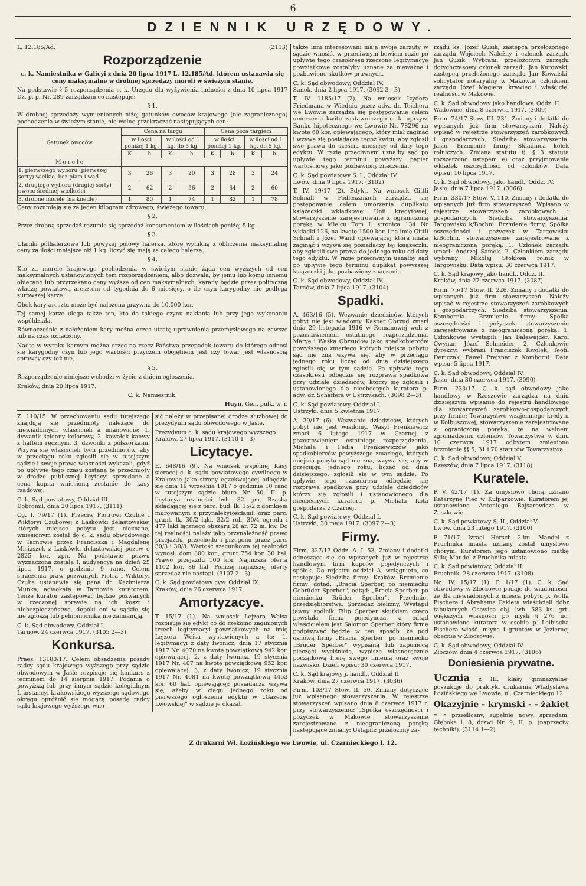6
DZIENNIK URZĘDOWY.
L. 12.185/Ad. (2113)
Rozporządzenie
c. k. Namiestnika w Galicyi z dnia 20 lipca 1917 L. 12.185/Ad. którem ustanawia się ceny maksymalne w drobnej sprzedaży moreli w świeżym stanie.
Na podstawie § 5 rozporządzenia c. k. Urzędu dla wyżywienia ludności z dnia 10 lipca 1917 Dz. p. p. Nr. 289 zarządzam co następuje:
§ 1.
W drobnej sprzedaży wymienionych niżej gatunków owoców krajowego (nie zagranicznego) pochodzenia w świeżym stanie, nie wolno przekraczać następujących cen:
| Gatunek owoców | Cena na targu | | | | Cena poza targiem | | | |
| --- | --- | --- | --- | --- | --- | --- | --- | --- |
| | w ilości poniżej 1 kg. | | w ilości od 1 kg. do 5 kg. | | w ilości poniżej 1 kg. | | w ilości od 1 kg. do 5 kg. | |
| | K | h | K | h | K | h | K | h |
| M o r e l e | | | | | | | | |
| 1. pierwszego wyboru (pierwszej sorty) wielkie, bez plam i wad | 3 | 26 | 3 | 20 | 3 | 28 | 3 | 24 |
| 2. drugiego wyboru (drugiej sorty) owoce średniej wielkości | 2 | 62 | 2 | 56 | 2 | 64 | 2 | 60 |
| 3. drobne morele (na knedle) | 1 | 80 | 1 | 74 | 1 | 82 | 1 | 78 |
Ceny rozumieją się za jeden kilogram zdrowego, świeżego towaru.
§ 2.
Przez drobną sprzedaż rozumie się sprzedaż konsumentom w ilościach poniżej 5 kg.
§ 3.
Ułamki półhalerzowe lub powyżej połowy halerza, które wynikną z obliczenia maksymalnej ceny za ilości mniejsze niż 1 kg. liczyć się mają za całego halerza.
§ 4.
Kto za morele krajowego pochodzenia w świeżym stanie żąda cen wyższych od cen maksymalnych ustanowionych tem rozporządzeniem, albo dozwala, by jemu lub komu innemu obiecano lub przyrzekano ceny wyższe od cen maksymalnych, karany będzie przez polityczną władzę powiatową aresztem od tygodnia do 6 miesięcy, o ile czyn karygodny nie podlega surowszej karze.
Obok kary aresztu może być nałożona grzywna do 10.000 kor.
Tej samej karze ulega także ten, kto do takiego czynu nakłania lub przy jego wykonaniu współdziała.
Równocześnie z nałożeniem kary można orzec utratę uprawnienia przemysłowego na zawsze lub na czas oznaczony.
Nadto w wyroku karnym można orzec na rzecz Państwa przepadek towaru do którego odnosi się karygodny czyn lub jego wartości przyczem obojętnem jest czy towar jest własnością sprawcy czy też nie.
§ 5.
Rozporządzenie niniejsze wchodzi w życie z dniem ogłoszenia.
Kraków, dnia 20 lipca 1917.
C. k. Namiestnik:
Huyn, Gen. pułk. w. r.
Z. 110/15. W przechowaniu sądu tutejszego znajdują się przedmioty należące do niewiadomych właścicieli a mianowicie: 1. dywanik ścienny kolorowy, 2. kawałek kanwy z haftem ręcznym, 3. dzwonki z półszorkami. Wzywa się właścicieli tych przedmiotów, aby w przeciągu roku zgłosili się w tutejszym sądzie i swoje prawo własności wykazali, gdyż po upływie tego czasu zostaną te przedmioty w drodze publicznej licytacyi sprzedane a cena kupna wniesioną zostanie do kasy rządowej.
C. k. Sąd powiatowy, Oddział III.
Dobromil, dnia 20 lipca 1917. (3111)
Cg. I. 79/17 (1). Przeciw Piotrowi Czubie i Wiktoryi Czubowej z Laskówki delastowskiej których miejsce pobytu jest nieznane, wniesionym został do c. k. sądu obwodowego w Tarnowie przez Franciszka i Magdalenę Misiaszek z Laskówki delastowskiej pozew o 2825 kor. zpn. Na podstawie pozwu wyznaczona została I. audyencya na dzień 25 lipca 1917, o godzinie 9 rano. Celem strzeżenia praw pozwanych Piotra i Wiktoryi Czuba ustanawia się pana dr. Kazimierza Munka, adwokata w Tarnowie kuratorem. Tenże kurator zastępować będzie pozwanych w rzeczonej sprawie na ich koszt i niebezpieczeństwo, dopóki oni w sądzie się nie zgłoszą lub pełnomocnika nie zamianują.
C. k. Sąd obwodowy, Oddział I.
Tarnów, 24 czerwca 1917. (3105 2—3)
Konkursa.
Praes. 13180/17. Celem obsadzenia posady radcy sądu krajowego wyższego przy sądzie obwodowym w Jaśle rozpisuje się konkurs z terminem do 14 sierpnia 1917. Podania o powyższą lub przy innym sądzie kolegialnym I. instancyi krakowskiego wyższego sądowego okręgu opróżnić się mogącą posadę radcy sądu krajowego wyższego wno-
sić należy w przepisanej drodze służbowej do prezydyum sądu obwodowego w Jaśle.
Prezydyum c. k. sądu krajowego wyższego
Kraków, 27 lipca 1917. (3110 1—3)
Licytacye.
E. 648/16 (9). Na wniosek wspólnej Kasy sierocej c. k. sądu powiatowego cywilnego w Krakowie jako strony egzekwującej odbędzie się dnia 19 września 1917 o godzinie 10 rano w tutejszym sądzie biuro Nr. 50, II. p. licytacya realności lwh. 32 gm. Rząska składającej się z parc. bud. lk. 15/2 z domkiem murowanym z przynależytościami, oraz parc. grunt. lk. 30/2 łąki, 32/2 roli, 30/4 ogrodu i 477 łąki łącznego obszaru 28 ar. 72 m. kw. Do tej realności należy jako przynależność prawo przejazdu, przechodu i przegonu przez parc. 30/3 i 30/8. Wartość szacunkowa tej realności wynosi: dom 800 kor., grunt 754 kor. 30 hal. Prawo przejazdu 100 kor. Najniższa oferta 1102 kor. 86 hal. Poniżej najniższej oferty sprzedaż nie nastąpi. (3107 2—3)
C. k. Sąd powiatowy cyw. Oddział IX.
Kraków, dnia 26 czerwca 1917.
Amortyzacye.
T. 15/17 (1). Na wniosek Lejzora Weisa rozpisuje się edykt co do rzekomo zaginionych trzech legitymacyi powziątkowych na imię Lejzora Weisa wystawionych a to: 1. legitymacyi z daty Iwonicz, dnia 17 stycznia 1917 Nr. 4070 na kwotę powziątkową 942 kor. opiewającej, 2. z daty Iwonicz, 19 stycznia 1917 Nr. 407 na kwotę powziątkową 952 kor. opiewającej, 3. z daty Iwonicz, 19 stycznia 1917 Nr. 4081 na kwotę powziątkową 4453 kor. 60 hal. opiewającej: posiadacza wzywa się, ażeby w ciągu jednego roku od pierwszego ogłoszenia edyktu w „Gazecie Lwowskiej" w sądzie je okazał,
także inni interesowani mają swoje zarzuty w sądzie wnosić, w przeciwnym bowiem razie po upływie tego czasokresu rzeczone legitymacye powziątkowe zostałyby uznane za nieważne i pozbawione skutków prawnych.
C. k. Sąd obwodowy, Oddział IV.
Sanok, dnia 2 lipca 1917. (3092 3—3)
T. IV. 1185/17 (2). Na wniosek Izydora Friedmana w Wiedniu przez adw. dr. Teichera we Lwowie zarządza się postępowanie celem umorzenia kwitu zastawniczego c. k. uprzyw. Banku hipotecznego we Lwowie Nr. 78296 na kwotę 60 kor. opiewającego, który miał zaginąć i wzywa się posiadacza tegoż kwitu, aby zgłosił swe prawa do sześciu miesięcy od daty tego edyktu. W razie przeciwnym uznałby sąd po upływie tego terminu powyższy papier wartościowy jako pozbawiony znaczenia.
C. k. Sąd powiatowy S. I., Oddział IV.
Lwów, dnia 9 lipca 1917. (3102)
T. IV. 19/17 (2). Edykt. Na wniosek Gittli Schnall w Podleszanach zarządza się postępowanie celem umorzenia duplikatu książeczki wkładkowej Unii kredytowej, stowarzyszenie zarejestrowane z ograniczoną poręką w Mielcu Tom I. stronica 134 Nr wkładki 126, na kwotę 1500 kor. i na imię Gittli Schnall i Józef Wand opiewającej która miała zaginąć i wzywa się posiadaczy tej książeczki, aby zgłosili swe prawa do jednego roku od daty tego edyktu. W razie przeciwnym uznałby sąd po upływie tego terminu duplikat powyższej książeczki jako pozbawiony znaczenia.
C. k. Sąd obwodowy, Oddział IV.
Tarnów, dnia 7 lipca 1917. (3104)
Spadki.
A. 463/16 (5). Wezwanie dziedziców, których pobyt nie jest wiadomy. Kasper Obrzud zmarł dnia 29 listopada 1916 w Romanowej woli z pozostawieniem ostatniego rozporządzenia. Maryę i Waśka Obrzudów jako spadkobierców powyższego zmarłego których miejsca pobytu sąd nie zna wzywa się, aby w przeciągu jednego roku licząc od dnia dzisiejszego zgłosili się w tym sądzie. Po upływie tego czasokresu odbędzie się rozprawa spadkowa przy udziale dziedziców, którzy się zgłosili i ustanowionego dla nieobecnych kuratora p. adw. dr. Schaffera w Ustrzykach. (3098 2—3)
C. k. Sąd powiatowy, Oddział I.
Ustrzyki, dnia 5 kwietnia 1917.
A. 39/17 (6). Wezwanie dziedziców, których pobyt nie jest wiadomy. Wasyl Frenkiewicz zmarł 6 lutego 1917 w Czarnej z pozostawieniem ostatniego rozporządzenia. Michała i Fedia Frenkiewiczów jako spadkobierców powyższego zmarłego, których miejsca pobytu sąd nie zna, wzywa się, aby w przeciągu jednego roku, licząc od dnia dzisiejszego, zgłosili się w tym sądzie. Po upływie tego czasokresu odbędzie się rozprawa spadkowa przy udziale dziedziców którzy się zgłosili i ustanowionego dla nieobecnych kuratora p. Michała Kota gospodarza z Czarnej.
C. k. Sąd powiatowy, Oddział I.
Ustrzyki, 30 maja 1917. (3097 2—3)
Firmy.
Firm. 327/17 Oddz. A. I. 53. Zmiany i dodatki odnoszące się do wpisanych już w rejestrze handlowym firm kupców pojedynczych i spółek. Do rejestru oddział A. wciągnięto, co następuje: Siedziba firmy: Kraków. Brzmienie firmy: dotąd: „Bracia Sperber, po niemiecku Gebrüder Sperber", odtąd: „Bracia Sperber, po niemiecku Brüder Sperber". Przedmiot przedsiębiorstwa: Sprzedaż bielizny. Wystąpił jawny spólnik Filip Sperber skutkiem czego powstała firma pojedyncza, a odtąd właścicielem jest Salomon Sperber który firmę podpisywać będzie w ten sposób, że pod osnową firmy „Bracia Sperber" po niemiecku „Brüder Sperber" wypisaną lub zapomocą pieczęci wyciśniętą, wypisze własnoręcznie początkową literę swego imienia oraz swoje nazwisko. Dzień wpisu: 30 czerwca 1917.
C. k. Sąd krajowy j. handl., Oddział II.
Kraków, dnia 27 czerwca 1917. (3036)
Firm. 103/17 Stow. II. 50. Zmiany dotyczące już wpisanego stowarzyszenia. W rejestrze stowarzyszeń wpisano dnia 8 czerwca 1917 r. przy stowarzyszeniu: „Spółka oszczędności i pożyczek w Makowie", stowarzyszenie zarejestrowane z nieograniczoną poręką następujące zmiany: Ustąpili: przełożony za-
rządu ks. Józef Guzik, zastępca przełożonego zarządu Wojciech Należny i członek zarządu Jan Guzik. Wybrani: przełożonym zarządu dotychczasowy członek zarządu Jan Kurowski, zastępcą przełożonego zarządu Jan Kowalski, solicytator notaryalny w Makowie, członkiem zarządu Józef Magiera, krawiec i właściciel realności w Makowie.
C. k. Sąd obwodowy jako handlowy, Oddz. II
Wadowice, dnia 8 czerwca 1917. (3009)
Firm. 74/17 Stow. III. 231. Zmiany i dodatki do wpisanych już firm stowarzyszeń. Należy wpisać w rejestrze stowarzyszeń zarobkowych i gospodarczych. Siedziba stowarzyszenia: Jasło. Brzmienie firmy: Składnica kółek rolniczych. Zmiana statutu tj. § 3 statuta rozszerzono ustępem e) oraz przyjmowanie wkładek oszczędności od członków. Data wpisu: 10 lipca 1917.
C. k. Sąd obwodowy, jako handl., Oddz. IV.
Jasło, dnia 7 lipca 1917. (3066)
Firm. 330/17 Stow. V. 110. Zmiany i dodatki do wpisanych już firm stowarzyszeń. Wpisano w rejestrze stowarzyszeń zarobkowych i gospodarczych. Siedziba stowarzyszenia: Targowisko k/Bochni. Brzmienie firmy: Spółka oszczędności i pożyczek w Targowisku k/Bochni, stowarzyszenie zarejestrowane z nieograniczoną poręką. 1. Członek zarządu umarł: Andrzej Samek. 2. Członkiem zarządu wybrany: Mikołaj Stokłosa rolnik w Targowisku. Data wpisu: 30 czerwca 1917.
C. k. Sąd krajowy jako handl., Oddz. II.
Kraków, dnia 27 czerwca 1917. (3087)
Firm. 75/17 Stow. II. 226. Zmiany i dodatki do wpisanych już firm stowarzyszeń. Należy wpisać w rejestrze stowarzyszeń zarobkowych i gospodarczych. Siedziba stowarzyszenia: Kombornia. Brzmienie firmy: Spółka oszczędności i pożyczek, stowarzyszenie zarejestrowane z nieograniczoną poręką. 1. Członkowie wystąpili: Jan Balawajder, Karol Cwynar, Józef Schneider, 2. Członkowie dyrekcyi wybrani Franciszek Kwolek, Teofil Demczak. Paweł Prejznar z Komborni. Data wpisu: 5 lipca 1917.
C. k. Sąd obwodowy, Oddział IV.
Jasło, dnia 30 czerwca 1917. (3090)
Firm. 233/17. C. k. sąd obwodowy jako handlowy w Rzeszowie zarządza na dniu dzisiejszym wpisanie do rejestru handlowego dla stowarzyszeń zarobkowo-gospodarczych przy firmie: Towarzystwo wzajemnego kredytu w Kolbuszowej, stowarzyszenie zarejestrowane z ograniczoną poręką, że na walnem zgromadzeniu członków Towarzystwa w dniu 10 czerwca 1917 odbytem zmieniono brzmienie §§ 5, 31 i 70 statutów Towarzystwa.
C. k. Sąd obwodowy, Oddział V.
Rzeszów, dnia 7 lipca 1917. (3118)
Kuratele.
P. V. 42/17 (1). Za umysłowo chorą uznano Katarzynę Piec w Kulparkowie. Kuratorem jej ustanowiono Antoniego Bajsarowicza w Zaszkowie.
C. k. Sąd powiatowy S. II., Oddział V.
Lwów, dnia 23 lutego 1917. (3100)
P 71/17. Izrael Hersch 2-im. Mandel z Pruchnika miasta uznany został umysłowo chorym. Kuratorem jego ustanowiono matkę Silkę Mandel z Pruchnika miasta.
C. k. Sąd powiatowy, Oddział II.
Pruchnik, 28 czerwca 1917. (3108)
Nc. IV. 15/17 (1). P. 1/17 (1). C. k. Sąd obwodowy w Złoczowie podaje do wiadomości, że dla niewiadomych z miesca pobytu p. Wolfa Fischera i Abrahama Pakieta właścicieli dóbr tabularnych Osowica obj. lwh. 583 ks. grt. większych własności po myśli § 276 uc. ustanowiono kuratora w osobie p. Leibischa Fischera właść. młyna i gruntów w Jeziernej obecnie w Złoczowie.
C. k. Sąd obwodowy, Oddział IV.
Złoczów, dnia 4 czerwca 1917. (3106)
Doniesienia prywatne.
Ucznia z III. klasy gimnazyalnej poszukuje do praktyki drukarnia Władysława Łozińskiego we Lwowie, ul. Czarnieckiego 12.
Okazyjnie - krymski - - żakiet - - prześliczny, zupełnie nowy, sprzedam. Głęboka l. 8, drzwi Nr. 9, II. p. (naprzeciw techniki). (3114 1—2)
Z drukarni Wł. Łozińskiego we Lwowie, ul. Czarnieckiego l. 12.